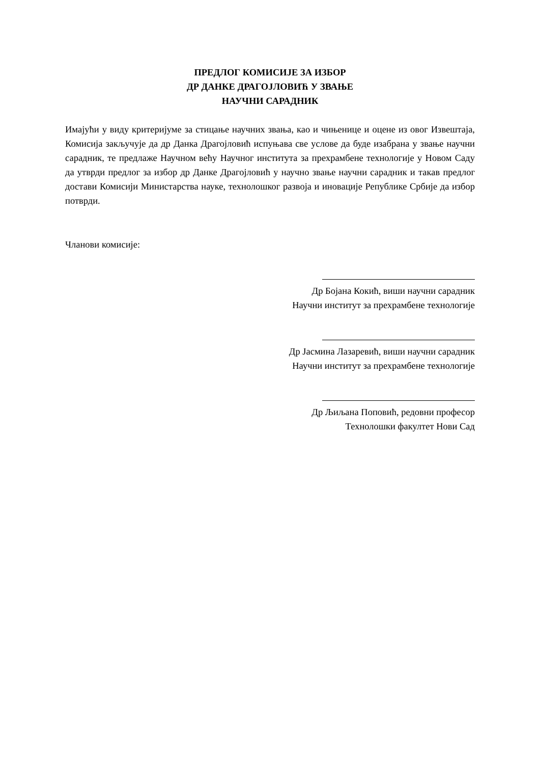ПРЕДЛОГ КОМИСИЈЕ ЗА ИЗБОР
ДР ДАНКЕ ДРАГОЈЛОВИЋ У ЗВАЊЕ
НАУЧНИ САРАДНИК
Имајући у виду критеријуме за стицање научних звања, као и чињенице и оцене из овог Извештаја, Комисија закључује да др Данка Драгојловић испуњава све услове да буде изабрана у звање научни сарадник, те предлаже Научном већу Научног института за прехрамбене технологије у Новом Саду да утврди предлог за избор др Данке Драгојловић у научно звање научни сарадник и такав предлог достави Комисији Министарства науке, технолошког развоја и иновације Републике Србије да избор потврди.
Чланови комисије:
Др Бојана Кокић, виши научни сарадник
Научни институт за прехрамбене технологије
Др Јасмина Лазаревић, виши научни сарадник
Научни институт за прехрамбене технологије
Др Љиљана Поповић, редовни професор
Технолошки факултет Нови Сад